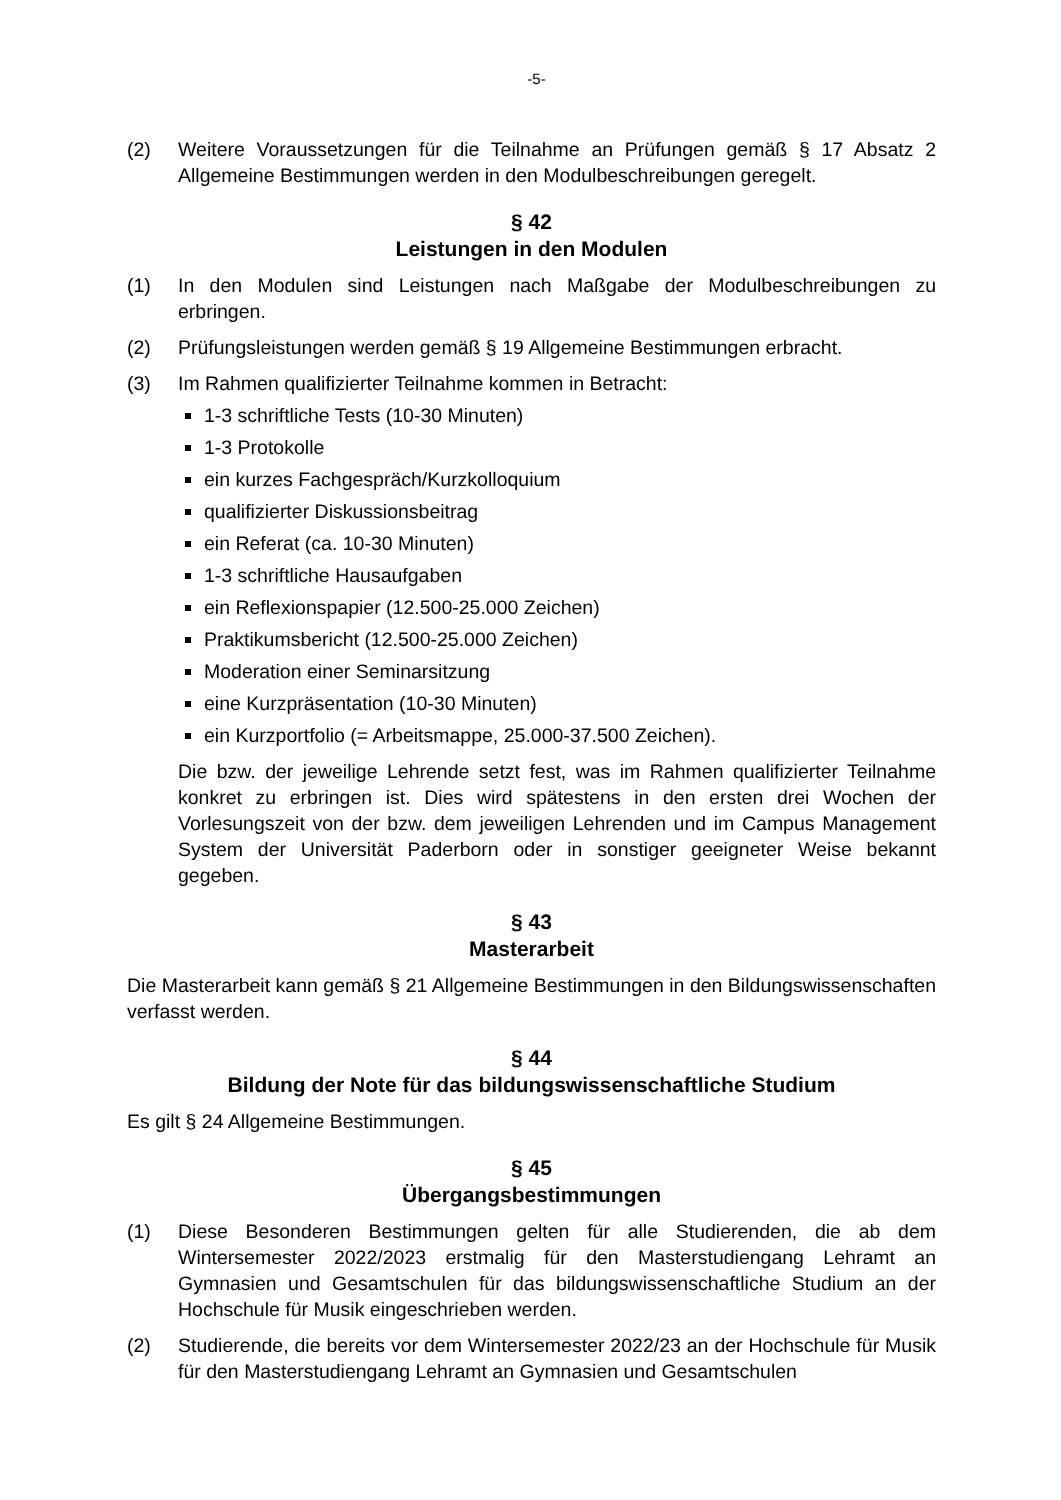-5-
(2) Weitere Voraussetzungen für die Teilnahme an Prüfungen gemäß § 17 Absatz 2 Allgemeine Bestimmungen werden in den Modulbeschreibungen geregelt.
§ 42
Leistungen in den Modulen
(1) In den Modulen sind Leistungen nach Maßgabe der Modulbeschreibungen zu erbringen.
(2) Prüfungsleistungen werden gemäß § 19 Allgemeine Bestimmungen erbracht.
(3) Im Rahmen qualifizierter Teilnahme kommen in Betracht:
1-3 schriftliche Tests (10-30 Minuten)
1-3 Protokolle
ein kurzes Fachgespräch/Kurzkolloquium
qualifizierter Diskussionsbeitrag
ein Referat (ca. 10-30 Minuten)
1-3 schriftliche Hausaufgaben
ein Reflexionspapier (12.500-25.000 Zeichen)
Praktikumsbericht (12.500-25.000 Zeichen)
Moderation einer Seminarsitzung
eine Kurzpräsentation (10-30 Minuten)
ein Kurzportfolio (= Arbeitsmappe, 25.000-37.500 Zeichen).
Die bzw. der jeweilige Lehrende setzt fest, was im Rahmen qualifizierter Teilnahme konkret zu erbringen ist. Dies wird spätestens in den ersten drei Wochen der Vorlesungszeit von der bzw. dem jeweiligen Lehrenden und im Campus Management System der Universität Paderborn oder in sonstiger geeigneter Weise bekannt gegeben.
§ 43
Masterarbeit
Die Masterarbeit kann gemäß § 21 Allgemeine Bestimmungen in den Bildungswissenschaften verfasst werden.
§ 44
Bildung der Note für das bildungswissenschaftliche Studium
Es gilt § 24 Allgemeine Bestimmungen.
§ 45
Übergangsbestimmungen
(1) Diese Besonderen Bestimmungen gelten für alle Studierenden, die ab dem Wintersemester 2022/2023 erstmalig für den Masterstudiengang Lehramt an Gymnasien und Gesamtschulen für das bildungswissenschaftliche Studium an der Hochschule für Musik eingeschrieben werden.
(2) Studierende, die bereits vor dem Wintersemester 2022/23 an der Hochschule für Musik für den Masterstudiengang Lehramt an Gymnasien und Gesamtschulen